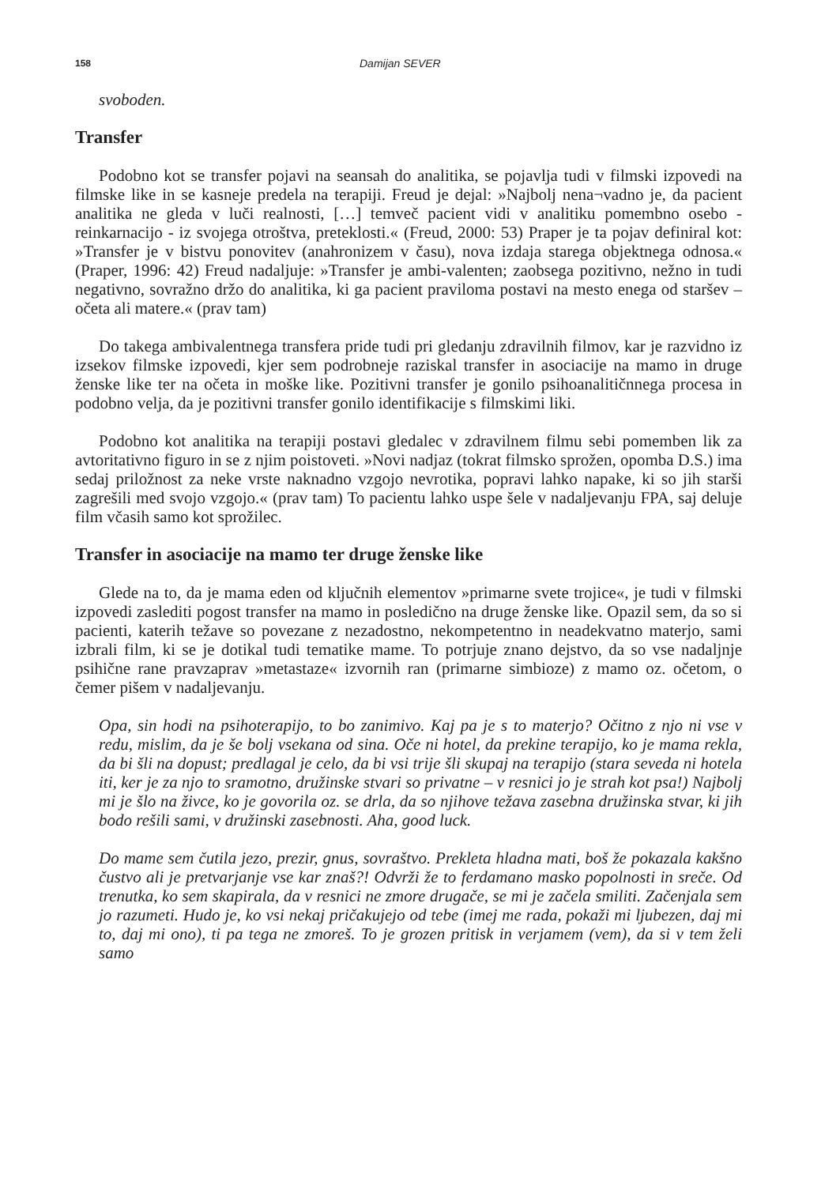158 Damijan SEVER
svoboden.
Transfer
Podobno kot se transfer pojavi na seansah do analitika, se pojavlja tudi v filmski izpovedi na filmske like in se kasneje predela na terapiji. Freud je dejal: »Najbolj nena¬vadno je, da pacient analitika ne gleda v luči realnosti, […] temveč pacient vidi v analitiku pomembno osebo - reinkarnacijo - iz svojega otroštva, preteklosti.« (Freud, 2000: 53) Praper je ta pojav definiral kot: »Transfer je v bistvu ponovitev (anahronizem v času), nova izdaja starega objektnega odnosa.« (Praper, 1996: 42) Freud nadaljuje: »Transfer je ambi-valenten; zaobsega pozitivno, nežno in tudi negativno, sovražno držo do analitika, ki ga pacient praviloma postavi na mesto enega od staršev – očeta ali matere.« (prav tam)
Do takega ambivalentnega transfera pride tudi pri gledanju zdravilnih filmov, kar je razvidno iz izsekov filmske izpovedi, kjer sem podrobneje raziskal transfer in asociacije na mamo in druge ženske like ter na očeta in moške like. Pozitivni transfer je gonilo psihoanalitičnnega procesa in podobno velja, da je pozitivni transfer gonilo identifikacije s filmskimi liki.
Podobno kot analitika na terapiji postavi gledalec v zdravilnem filmu sebi pomemben lik za avtoritativno figuro in se z njim poistoveti. »Novi nadjaz (tokrat filmsko sprožen, opomba D.S.) ima sedaj priložnost za neke vrste naknadno vzgojo nevrotika, popravi lahko napake, ki so jih starši zagrešili med svojo vzgojo.« (prav tam) To pacientu lahko uspe šele v nadaljevanju FPA, saj deluje film včasih samo kot sprožilec.
Transfer in asociacije na mamo ter druge ženske like
Glede na to, da je mama eden od ključnih elementov »primarne svete trojice«, je tudi v filmski izpovedi zaslediti pogost transfer na mamo in posledično na druge ženske like. Opazil sem, da so si pacienti, katerih težave so povezane z nezadostno, nekompetentno in neadekvatno materjo, sami izbrali film, ki se je dotikal tudi tematike mame. To potrjuje znano dejstvo, da so vse nadaljnje psihične rane pravzaprav »metastaze« izvornih ran (primarne simbioze) z mamo oz. očetom, o čemer pišem v nadaljevanju.
Opa, sin hodi na psihoterapijo, to bo zanimivo. Kaj pa je s to materjo? Očitno z njo ni vse v redu, mislim, da je še bolj vsekana od sina. Oče ni hotel, da prekine terapijo, ko je mama rekla, da bi šli na dopust; predlagal je celo, da bi vsi trije šli skupaj na terapijo (stara seveda ni hotela iti, ker je za njo to sramotno, družinske stvari so privatne – v resnici jo je strah kot psa!) Najbolj mi je šlo na živce, ko je govorila oz. se drla, da so njihove težava zasebna družinska stvar, ki jih bodo rešili sami, v družinski zasebnosti. Aha, good luck.
Do mame sem čutila jezo, prezir, gnus, sovraštvo. Prekleta hladna mati, boš že pokazala kakšno čustvo ali je pretvarjanje vse kar znaš?! Odvrži že to ferdamano masko popolnosti in sreče. Od trenutka, ko sem skapirala, da v resnici ne zmore drugače, se mi je začela smiliti. Začenjala sem jo razumeti. Hudo je, ko vsi nekaj pričakujejo od tebe (imej me rada, pokaži mi ljubezen, daj mi to, daj mi ono), ti pa tega ne zmoreš. To je grozen pritisk in verjamem (vem), da si v tem želi samo